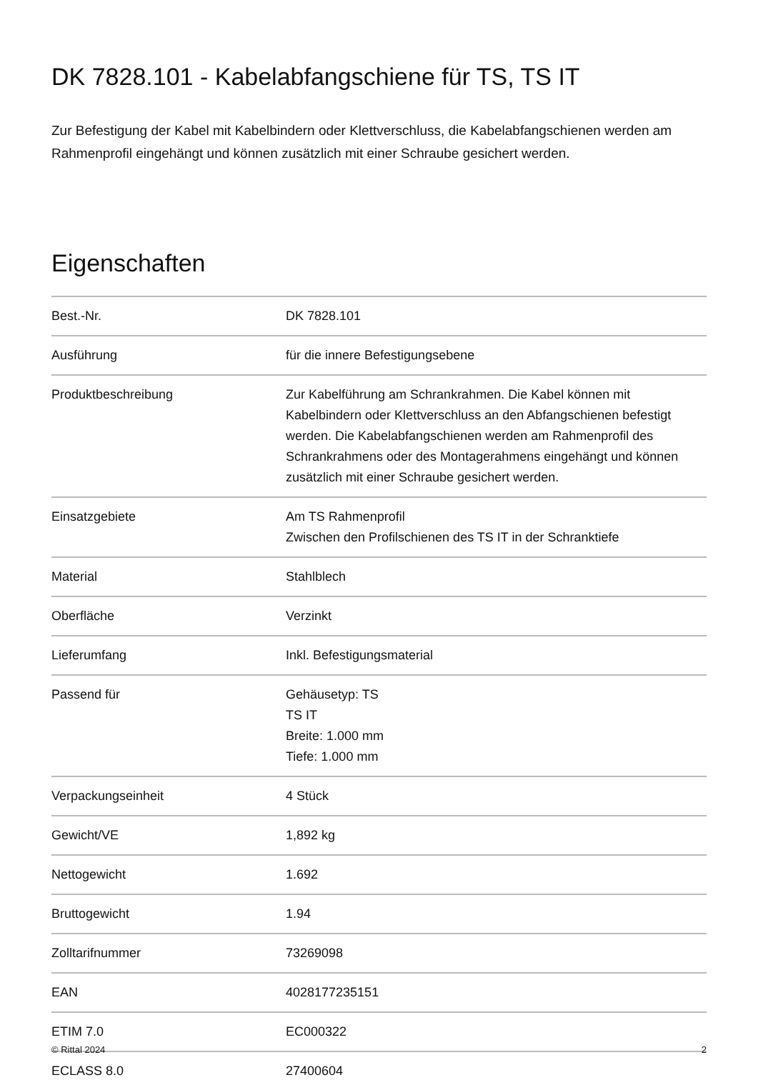DK 7828.101 - Kabelabfangschiene für TS, TS IT
Zur Befestigung der Kabel mit Kabelbindern oder Klettverschluss, die Kabelabfangschienen werden am Rahmenprofil eingehängt und können zusätzlich mit einer Schraube gesichert werden.
Eigenschaften
| Best.-Nr. | DK 7828.101 |
| Ausführung | für die innere Befestigungsebene |
| Produktbeschreibung | Zur Kabelführung am Schrankrahmen. Die Kabel können mit Kabelbindern oder Klettverschluss an den Abfangschienen befestigt werden. Die Kabelabfangschienen werden am Rahmenprofil des Schrankrahmens oder des Montagerahmens eingehängt und können zusätzlich mit einer Schraube gesichert werden. |
| Einsatzgebiete | Am TS Rahmenprofil Zwischen den Profilschienen des TS IT in der Schranktiefe |
| Material | Stahlblech |
| Oberfläche | Verzinkt |
| Lieferumfang | Inkl. Befestigungsmaterial |
| Passend für | Gehäusetyp: TS TS IT Breite: 1.000 mm Tiefe: 1.000 mm |
| Verpackungseinheit | 4 Stück |
| Gewicht/VE | 1,892 kg |
| Nettogewicht | 1.692 |
| Bruttogewicht | 1.94 |
| Zolltarifnummer | 73269098 |
| EAN | 4028177235151 |
| ETIM 7.0 | EC000322 |
| ECLASS 8.0 | 27400604 |
© Rittal 2024 2